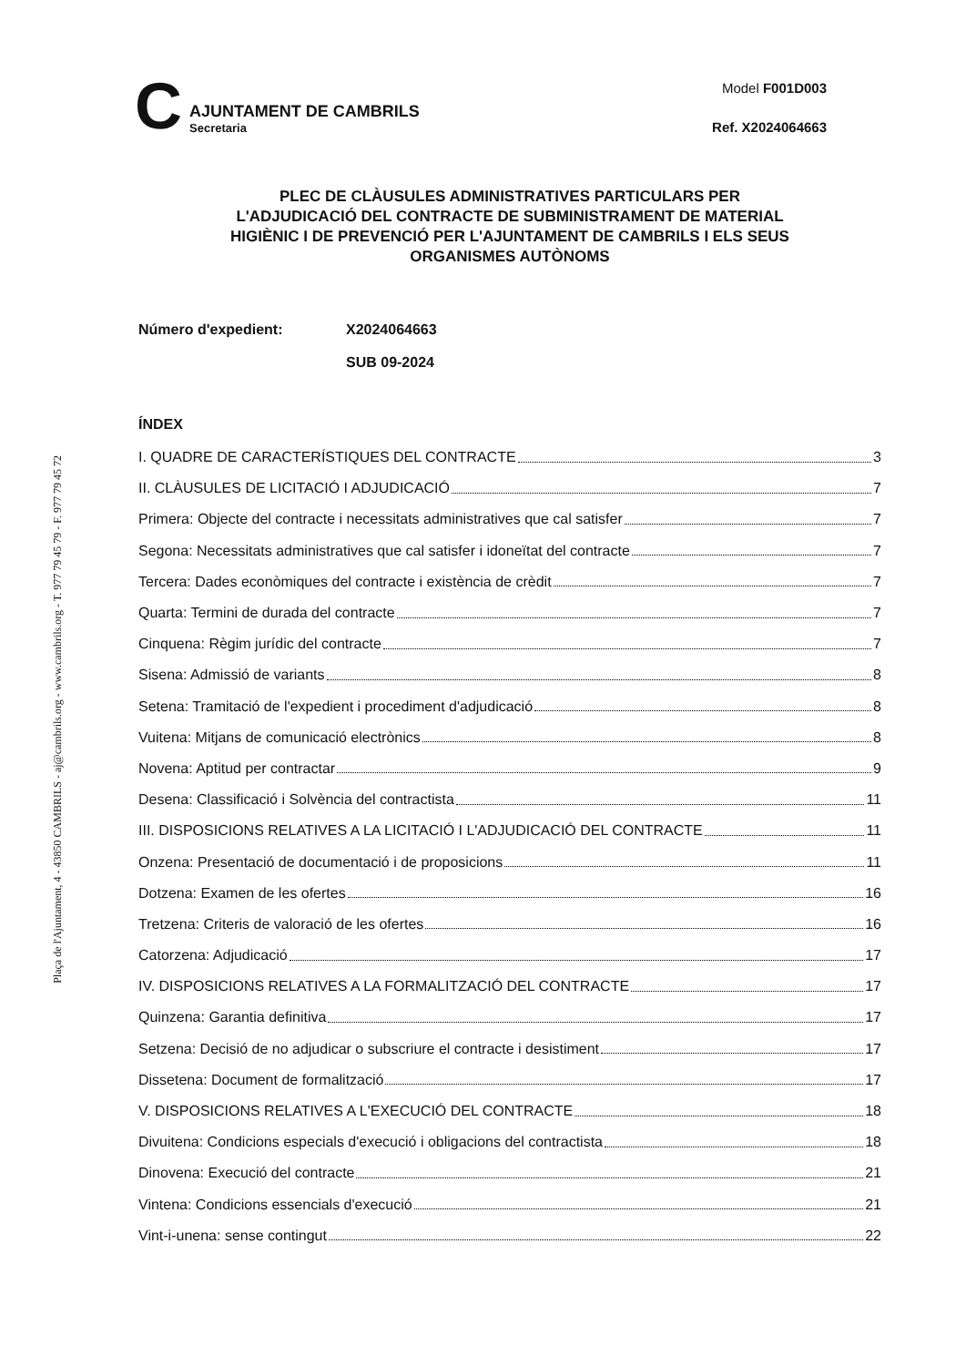Plaça de l'Ajuntament, 4 - 43850 CAMBRILS - aj@cambrils.org - www.cambrils.org - T. 977 79 45 79 - F. 977 79 45 72
C
AJUNTAMENT DE CAMBRILS
Secretaria
Model F001D003
Ref. X2024064663
PLEC DE CLÀUSULES ADMINISTRATIVES PARTICULARS PER
L'ADJUDICACIÓ DEL CONTRACTE DE SUBMINISTRAMENT DE MATERIAL
HIGIÈNIC I DE PREVENCIÓ PER L'AJUNTAMENT DE CAMBRILS I ELS SEUS
ORGANISMES AUTÒNOMS
Número d'expedient: X2024064663
SUB 09-2024
ÍNDEX
I. QUADRE DE CARACTERÍSTIQUES DEL CONTRACTE 3
II. CLÀUSULES DE LICITACIÓ I ADJUDICACIÓ 7
Primera: Objecte del contracte i necessitats administratives que cal satisfer 7
Segona: Necessitats administratives que cal satisfer i idoneïtat del contracte 7
Tercera: Dades econòmiques del contracte i existència de crèdit 7
Quarta: Termini de durada del contracte 7
Cinquena: Règim jurídic del contracte 7
Sisena: Admissió de variants 8
Setena: Tramitació de l'expedient i procediment d'adjudicació 8
Vuitena: Mitjans de comunicació electrònics 8
Novena: Aptitud per contractar 9
Desena: Classificació i Solvència del contractista 11
III. DISPOSICIONS RELATIVES A LA LICITACIÓ I L'ADJUDICACIÓ DEL CONTRACTE 11
Onzena: Presentació de documentació i de proposicions 11
Dotzena: Examen de les ofertes 16
Tretzena: Criteris de valoració de les ofertes 16
Catorzena: Adjudicació 17
IV. DISPOSICIONS RELATIVES A LA FORMALITZACIÓ DEL CONTRACTE 17
Quinzena: Garantia definitiva 17
Setzena: Decisió de no adjudicar o subscriure el contracte i desistiment 17
Dissetena: Document de formalització 17
V. DISPOSICIONS RELATIVES A L'EXECUCIÓ DEL CONTRACTE 18
Divuitena: Condicions especials d'execució i obligacions del contractista 18
Dinovena: Execució del contracte 21
Vintena: Condicions essencials d'execució 21
Vint-i-unena: sense contingut 22